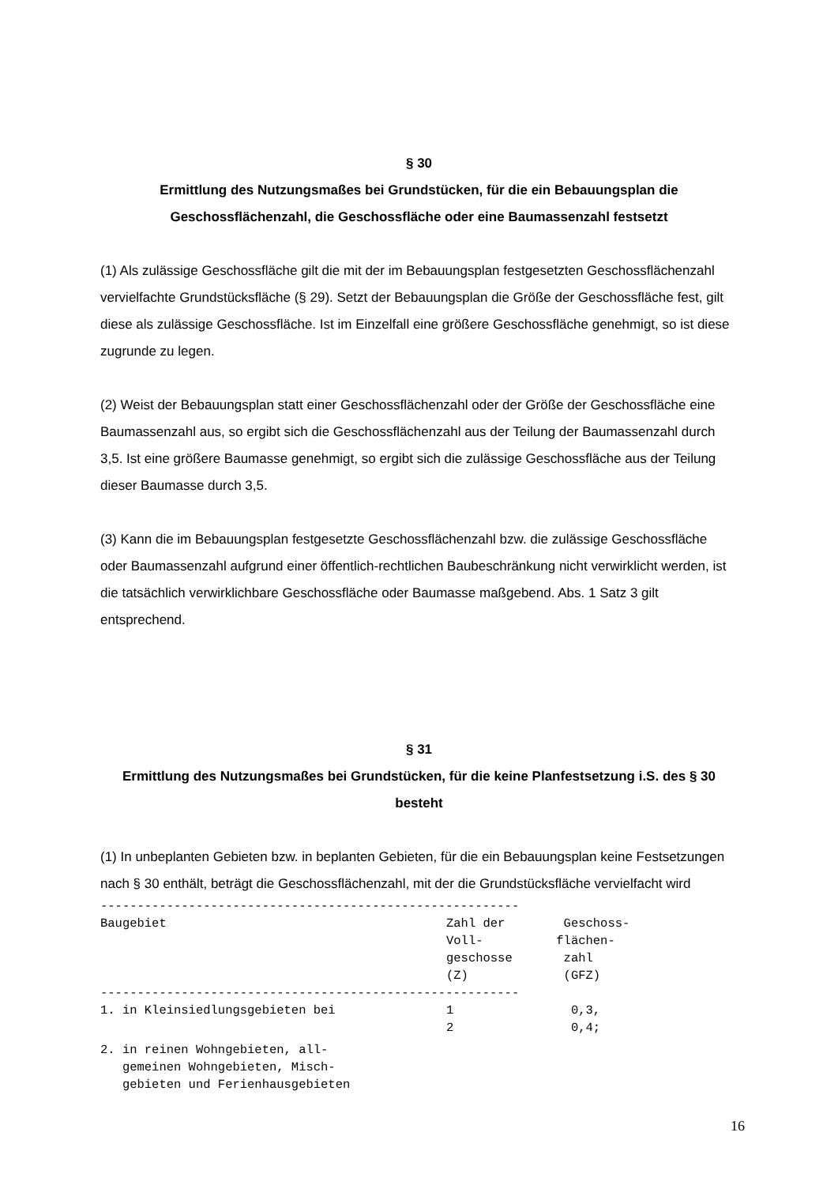§ 30
Ermittlung des Nutzungsmaßes bei Grundstücken, für die ein Bebauungsplan die Geschossflächenzahl, die Geschossfläche oder eine Baumassenzahl festsetzt
(1) Als zulässige Geschossfläche gilt die mit der im Bebauungsplan festgesetzten Geschossflächenzahl vervielfachte Grundstücksfläche (§ 29). Setzt der Bebauungsplan die Größe der Geschossfläche fest, gilt diese als zulässige Geschossfläche. Ist im Einzelfall eine größere Geschossfläche genehmigt, so ist diese zugrunde zu legen.
(2) Weist der Bebauungsplan statt einer Geschossflächenzahl oder der Größe der Geschossfläche eine Baumassenzahl aus, so ergibt sich die Geschossflächenzahl aus der Teilung der Baumassenzahl durch 3,5. Ist eine größere Baumasse genehmigt, so ergibt sich die zulässige Geschossfläche aus der Teilung dieser Baumasse durch 3,5.
(3) Kann die im Bebauungsplan festgesetzte Geschossflächenzahl bzw. die zulässige Geschossfläche oder Baumassenzahl aufgrund einer öffentlich-rechtlichen Baubeschränkung nicht verwirklicht werden, ist die tatsächlich verwirklichbare Geschossfläche oder Baumasse maßgebend. Abs. 1 Satz 3 gilt entsprechend.
§ 31
Ermittlung des Nutzungsmaßes bei Grundstücken, für die keine Planfestsetzung i.S. des § 30 besteht
(1) In unbeplanten Gebieten bzw. in beplanten Gebieten, für die ein Bebauungsplan keine Festsetzungen nach § 30 enthält, beträgt die Geschossflächenzahl, mit der die Grundstücksfläche vervielfacht wird
---------------------------------------------------------
| Baugebiet | Zahl der Voll- geschosse (Z) | Geschoss- flächen- zahl (GFZ) |
| --- | --- | --- |
---------------------------------------------------------
| 1. in Kleinsiedlungsgebieten bei | 1 2 | 0,3, 0,4; |
| 2. in reinen Wohngebieten, all- gemeinen Wohngebieten, Misch- gebieten und Ferienhausgebieten | | |
16